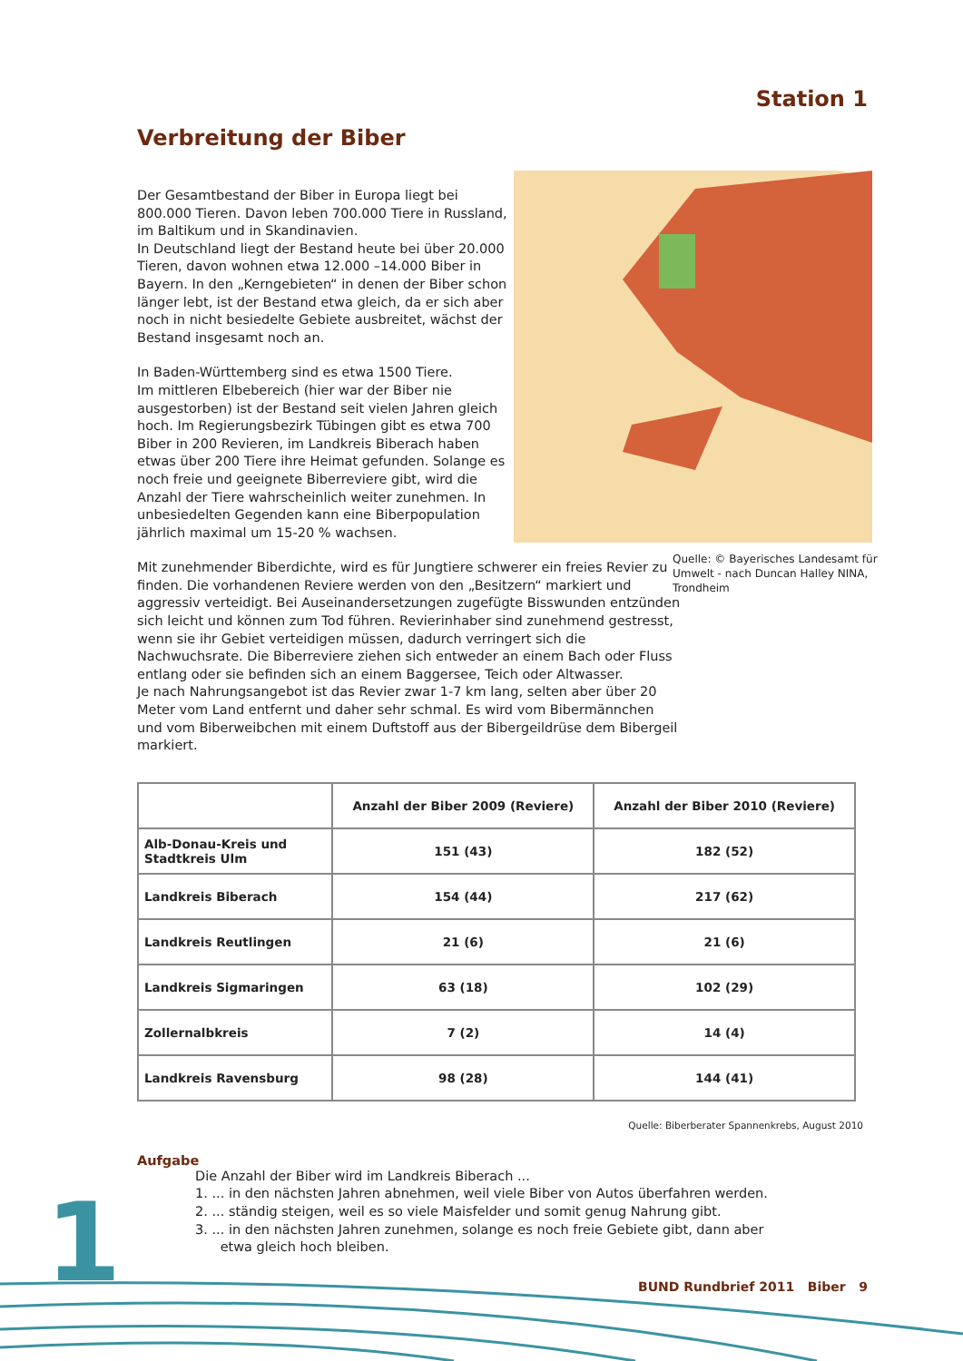Station 1
Verbreitung der Biber
Der Gesamtbestand der Biber in Europa liegt bei 800.000 Tieren. Davon leben 700.000 Tiere in Russland, im Baltikum und in Skandinavien.
In Deutschland liegt der Bestand heute bei über 20.000 Tieren, davon wohnen etwa 12.000 –14.000 Biber in Bayern. In den „Kerngebieten“ in denen der Biber schon länger lebt, ist der Bestand etwa gleich, da er sich aber noch in nicht besiedelte Gebiete ausbreitet, wächst der Bestand insgesamt noch an.
In Baden-Württemberg sind es etwa 1500 Tiere.
Im mittleren Elbebereich (hier war der Biber nie ausgestorben) ist der Bestand seit vielen Jahren gleich hoch. Im Regierungsbezirk Tübingen gibt es etwa 700 Biber in 200 Revieren, im Landkreis Biberach haben etwas über 200 Tiere ihre Heimat gefunden. Solange es noch freie und geeignete Biberreviere gibt, wird die Anzahl der Tiere wahrscheinlich weiter zunehmen. In unbesiedelten Gegenden kann eine Biberpopulation jährlich maximal um 15-20 % wachsen.
Quelle: © Bayerisches Landesamt für Umwelt - nach Duncan Halley NINA, Trondheim
Mit zunehmender Biberdichte, wird es für Jungtiere schwerer ein freies Revier zu finden. Die vorhandenen Reviere werden von den „Besitzern“ markiert und aggressiv verteidigt. Bei Auseinandersetzungen zugefügte Bisswunden entzünden sich leicht und können zum Tod führen. Revierinhaber sind zunehmend gestresst, wenn sie ihr Gebiet verteidigen müssen, dadurch verringert sich die Nachwuchsrate. Die Biberreviere ziehen sich entweder an einem Bach oder Fluss entlang oder sie befinden sich an einem Baggersee, Teich oder Altwasser.
Je nach Nahrungsangebot ist das Revier zwar 1-7 km lang, selten aber über 20 Meter vom Land entfernt und daher sehr schmal. Es wird vom Bibermännchen und vom Biberweibchen mit einem Duftstoff aus der Bibergeildrüse dem Bibergeil markiert.
| | Anzahl der Biber 2009 (Reviere) | Anzahl der Biber 2010 (Reviere) |
| --- | --- | --- |
| Alb-Donau-Kreis und Stadtkreis Ulm | 151 (43) | 182 (52) |
| Landkreis Biberach | 154 (44) | 217 (62) |
| Landkreis Reutlingen | 21 (6) | 21 (6) |
| Landkreis Sigmaringen | 63 (18) | 102 (29) |
| Zollernalbkreis | 7 (2) | 14 (4) |
| Landkreis Ravensburg | 98 (28) | 144 (41) |
Quelle: Biberberater Spannenkrebs, August 2010
Aufgabe
Die Anzahl der Biber wird im Landkreis Biberach ...
1. ... in den nächsten Jahren abnehmen, weil viele Biber von Autos überfahren werden.
2. ... ständig steigen, weil es so viele Maisfelder und somit genug Nahrung gibt.
3. ... in den nächsten Jahren zunehmen, solange es noch freie Gebiete gibt, dann aber
etwa gleich hoch bleiben.
1
BUND Rundbrief 2011 Biber 9